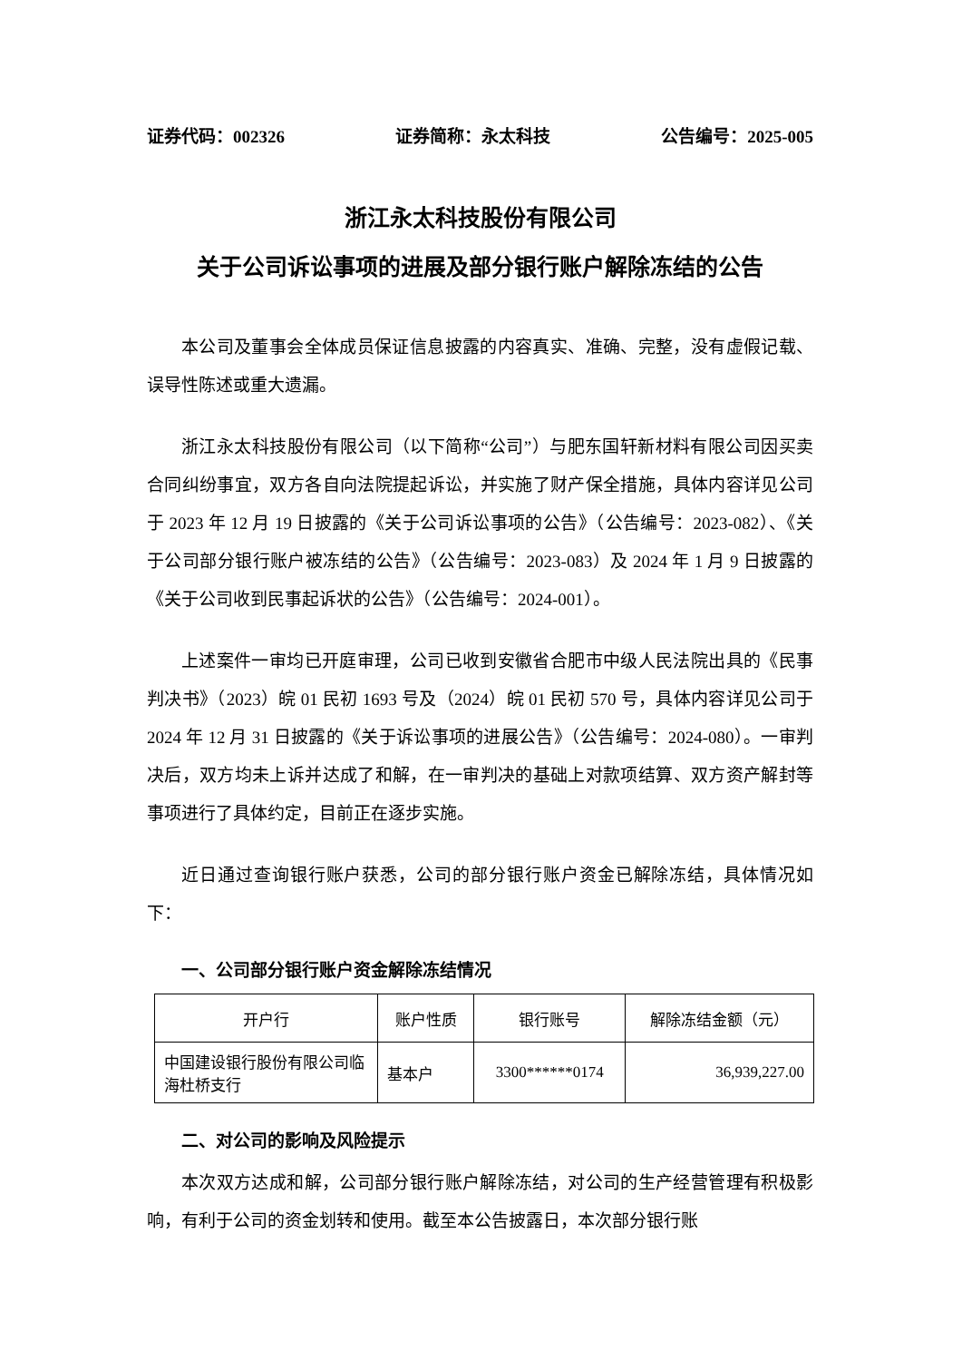证券代码：002326 证券简称：永太科技 公告编号：2025-005
浙江永太科技股份有限公司
关于公司诉讼事项的进展及部分银行账户解除冻结的公告
本公司及董事会全体成员保证信息披露的内容真实、准确、完整，没有虚假记载、误导性陈述或重大遗漏。
浙江永太科技股份有限公司（以下简称“公司”）与肥东国轩新材料有限公司因买卖合同纠纷事宜，双方各自向法院提起诉讼，并实施了财产保全措施，具体内容详见公司于 2023 年 12 月 19 日披露的《关于公司诉讼事项的公告》（公告编号：2023-082）、《关于公司部分银行账户被冻结的公告》（公告编号：2023-083）及 2024 年 1 月 9 日披露的《关于公司收到民事起诉状的公告》（公告编号：2024-001）。
上述案件一审均已开庭审理，公司已收到安徽省合肥市中级人民法院出具的《民事判决书》（2023）皖 01 民初 1693 号及（2024）皖 01 民初 570 号，具体内容详见公司于 2024 年 12 月 31 日披露的《关于诉讼事项的进展公告》（公告编号：2024-080）。一审判决后，双方均未上诉并达成了和解，在一审判决的基础上对款项结算、双方资产解封等事项进行了具体约定，目前正在逐步实施。
近日通过查询银行账户获悉，公司的部分银行账户资金已解除冻结，具体情况如下：
一、公司部分银行账户资金解除冻结情况
| 开户行 | 账户性质 | 银行账号 | 解除冻结金额（元） |
| --- | --- | --- | --- |
| 中国建设银行股份有限公司临海杜桥支行 | 基本户 | 3300******0174 | 36,939,227.00 |
二、对公司的影响及风险提示
本次双方达成和解，公司部分银行账户解除冻结，对公司的生产经营管理有积极影响，有利于公司的资金划转和使用。截至本公告披露日，本次部分银行账